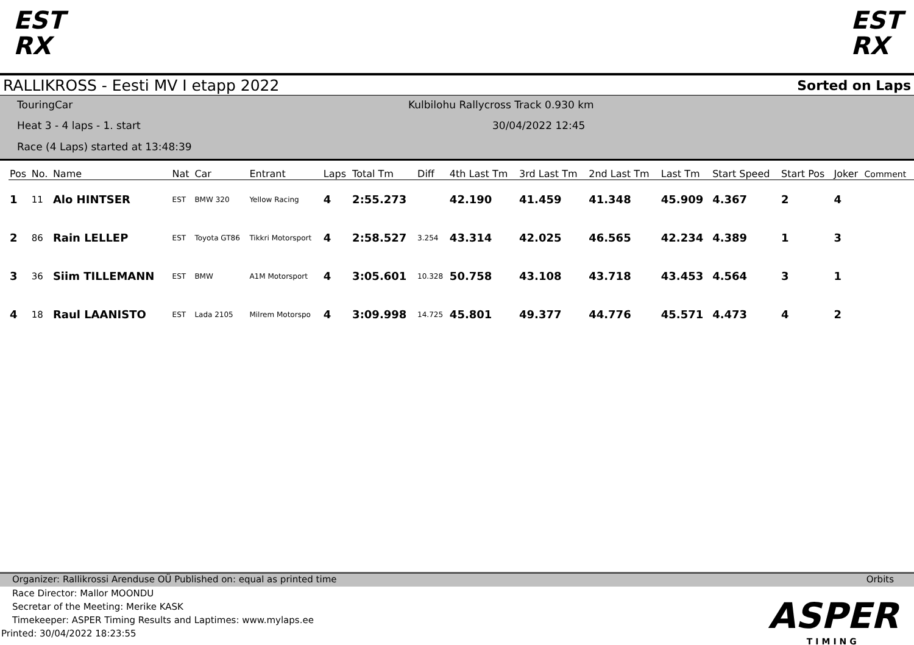EST
RX
EST
RX
RALLIKROSS - Eesti MV I etapp 2022 Sorted on Laps
TouringCar
Heat 3 - 4 laps - 1. start
Race (4 Laps) started at 13:48:39
Kulbilohu Rallycross Track 0.930 km
30/04/2022 12:45
| Pos | No. | Name | Nat | Car | Entrant | Laps | Total Tm | Diff | 4th Last Tm | 3rd Last Tm | 2nd Last Tm | Last Tm | Start Speed | Start Pos | Joker | Comment |
| --- | --- | --- | --- | --- | --- | --- | --- | --- | --- | --- | --- | --- | --- | --- | --- | --- |
| 1 | 11 | Alo HINTSER | EST | BMW 320 | Yellow Racing | 4 | 2:55.273 | | 42.190 | 41.459 | 41.348 | 45.909 | 4.367 | 2 | 4 | |
| 2 | 86 | Rain LELLEP | EST | Toyota GT86 | Tikkri Motorsport | 4 | 2:58.527 | 3.254 | 43.314 | 42.025 | 46.565 | 42.234 | 4.389 | 1 | 3 | |
| 3 | 36 | Siim TILLEMANN | EST | BMW | A1M Motorsport | 4 | 3:05.601 | 10.328 | 50.758 | 43.108 | 43.718 | 43.453 | 4.564 | 3 | 1 | |
| 4 | 18 | Raul LAANISTO | EST | Lada 2105 | Milrem Motorspo | 4 | 3:09.998 | 14.725 | 45.801 | 49.377 | 44.776 | 45.571 | 4.473 | 4 | 2 | |
Organizer: Rallikrossi Arenduse OÜ Published on: equal as printed time Orbits
Race Director: Mallor MOONDU
Secretar of the Meeting: Merike KASK
Timekeeper: ASPER Timing Results and Laptimes: www.mylaps.ee
Printed: 30/04/2022 18:23:55
ASPER
TIMING